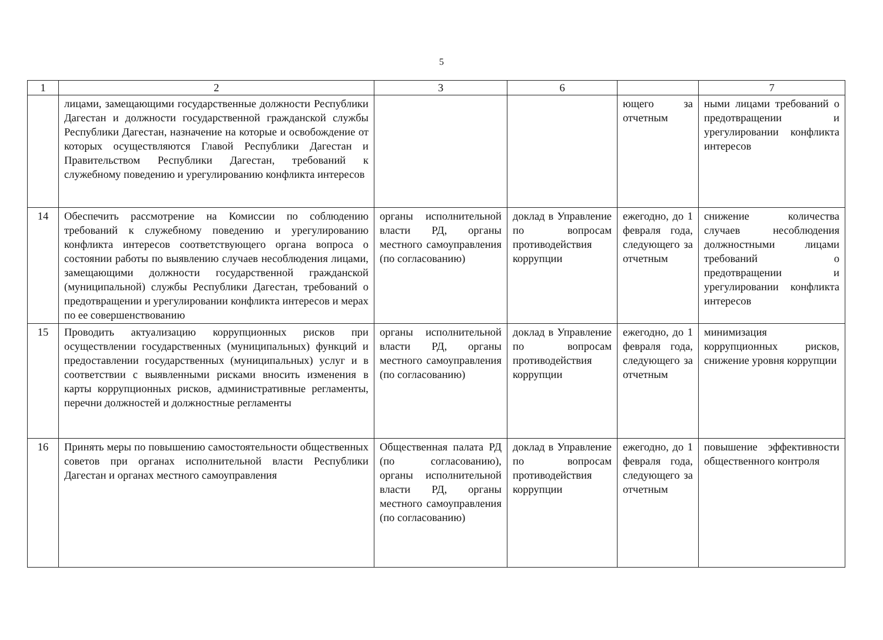5
| 1 | 2 | 3 | 6 | | 7 |
| --- | --- | --- | --- | --- | --- |
| | лицами, замещающими государственные должности Республики Дагестан и должности государственной гражданской службы Республики Дагестан, назначение на которые и освобождение от которых осуществляются Главой Республики Дагестан и Правительством Республики Дагестан, требований к служебному поведению и урегулированию конфликта интересов | | | ющего за отчетным | ными лицами требований о предотвращении и урегулировании конфликта интересов |
| 14 | Обеспечить рассмотрение на Комиссии по соблюдению требований к служебному поведению и урегулированию конфликта интересов соответствующего органа вопроса о состоянии работы по выявлению случаев несоблюдения лицами, замещающими должности государственной гражданской (муниципальной) службы Республики Дагестан, требований о предотвращении и урегулировании конфликта интересов и мерах по ее совершенствованию | органы исполнительной власти РД, органы местного самоуправления (по согласованию) | доклад в Управление по вопросам противодействия коррупции | ежегодно, до 1 февраля года, следующего за отчетным | снижение количества случаев несоблюдения должностными лицами требований о предотвращении и урегулировании конфликта интересов |
| 15 | Проводить актуализацию коррупционных рисков при осуществлении государственных (муниципальных) функций и предоставлении государственных (муниципальных) услуг и в соответствии с выявленными рисками вносить изменения в карты коррупционных рисков, административные регламенты, перечни должностей и должностные регламенты | органы исполнительной власти РД, органы местного самоуправления (по согласованию) | доклад в Управление по вопросам противодействия коррупции | ежегодно, до 1 февраля года, следующего за отчетным | минимизация коррупционных рисков, снижение уровня коррупции |
| 16 | Принять меры по повышению самостоятельности общественных советов при органах исполнительной власти Республики Дагестан и органах местного самоуправления | Общественная палата РД (по согласованию), органы исполнительной власти РД, органы местного самоуправления (по согласованию) | доклад в Управление по вопросам противодействия коррупции | ежегодно, до 1 февраля года, следующего за отчетным | повышение эффективности общественного контроля |